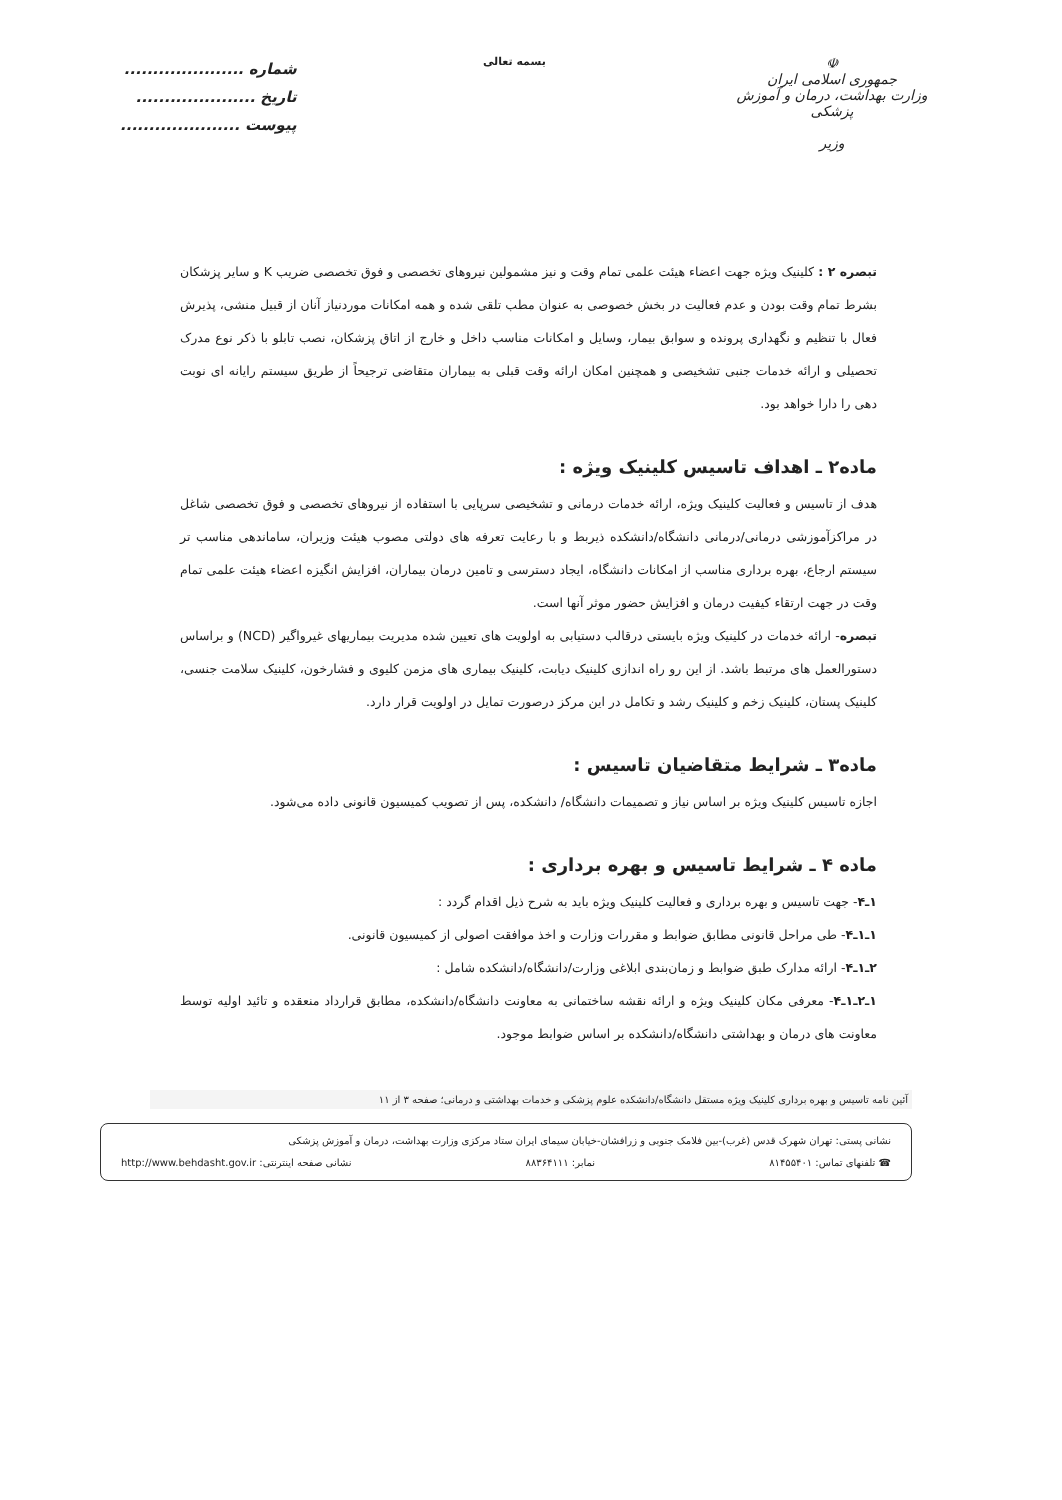☫
جمهوری اسلامی ایران
وزارت بهداشت، درمان و آموزش پزشکی
وزیر
بسمه تعالی
شماره .....................
تاریخ .....................
پیوست .....................
تبصره ۲ : کلینیک ویژه جهت اعضاء هیئت علمی تمام وقت و نیز مشمولین نیروهای تخصصی و فوق تخصصی ضریب K و سایر پزشکان بشرط تمام وقت بودن و عدم فعالیت در بخش خصوصی به عنوان مطب تلقی شده و همه امکانات موردنیاز آنان از قبیل منشی، پذیرش فعال با تنظیم و نگهداری پرونده و سوابق بیمار، وسایل و امکانات مناسب داخل و خارج از اتاق پزشکان، نصب تابلو با ذکر نوع مدرک تحصیلی و ارائه خدمات جنبی تشخیصی و همچنین امکان ارائه وقت قبلی به بیماران متقاضی ترجیحاً از طریق سیستم رایانه ای نوبت دهی را دارا خواهد بود.
ماده۲ ـ اهداف تاسیس کلینیک ویژه :
هدف از تاسیس و فعالیت کلینیک ویژه، ارائه خدمات درمانی و تشخیصی سرپایی با استفاده از نیروهای تخصصی و فوق تخصصی شاغل در مراکزآموزشی درمانی/درمانی دانشگاه/دانشکده ذیربط و با رعایت تعرفه های دولتی مصوب هیئت وزیران، ساماندهی مناسب تر سیستم ارجاع، بهره برداری مناسب از امکانات دانشگاه، ایجاد دسترسی و تامین درمان بیماران، افزایش انگیزه اعضاء هیئت علمی تمام وقت در جهت ارتقاء کیفیت درمان و افزایش حضور موثر آنها است.
تبصره- ارائه خدمات در کلینیک ویژه بایستی درقالب دستیابی به اولویت های تعیین شده مدیریت بیماریهای غیرواگیر (NCD) و براساس دستورالعمل های مرتبط باشد. از این رو راه اندازی کلینیک دیابت، کلینیک بیماری های مزمن کلیوی و فشارخون، کلینیک سلامت جنسی، کلینیک پستان، کلینیک زخم و کلینیک رشد و تکامل در این مرکز درصورت تمایل در اولویت قرار دارد.
ماده۳ ـ شرایط متقاضیان تاسیس :
اجازه تاسیس کلینیک ویژه بر اساس نیاز و تصمیمات دانشگاه/ دانشکده، پس از تصویب کمیسیون قانونی داده می‌شود.
ماده ۴ ـ شرایط تاسیس و بهره برداری :
۱ـ۴- جهت تاسیس و بهره برداری و فعالیت کلینیک ویژه باید به شرح ذیل اقدام گردد :
۱ـ۱ـ۴- طی مراحل قانونی مطابق ضوابط و مقررات وزارت و اخذ موافقت اصولی از کمیسیون قانونی.
۲ـ۱ـ۴- ارائه مدارک طبق ضوابط و زمان‌بندی ابلاغی وزارت/دانشگاه/دانشکده شامل :
۱ـ۲ـ۱ـ۴- معرفی مکان کلینیک ویژه و ارائه نقشه ساختمانی به معاونت دانشگاه/دانشکده، مطابق قرارداد منعقده و تائید اولیه توسط معاونت های درمان و بهداشتی دانشگاه/دانشکده بر اساس ضوابط موجود.
آئین نامه تاسیس و بهره برداری کلینیک ویژه مستقل دانشگاه/دانشکده علوم پزشکی و خدمات بهداشتی و درمانی؛ صفحه ۳ از ۱۱
نشانی پستی: تهران شهرک قدس (غرب)-بین فلامک جنوبی و زرافشان-خیابان سیمای ایران ستاد مرکزی وزارت بهداشت، درمان و آموزش پزشکی
☎ تلفنهای تماس: ۸۱۴۵۵۴۰۱ نمابر: ۸۸۳۶۴۱۱۱ نشانی صفحه اینترنتی: http://www.behdasht.gov.ir